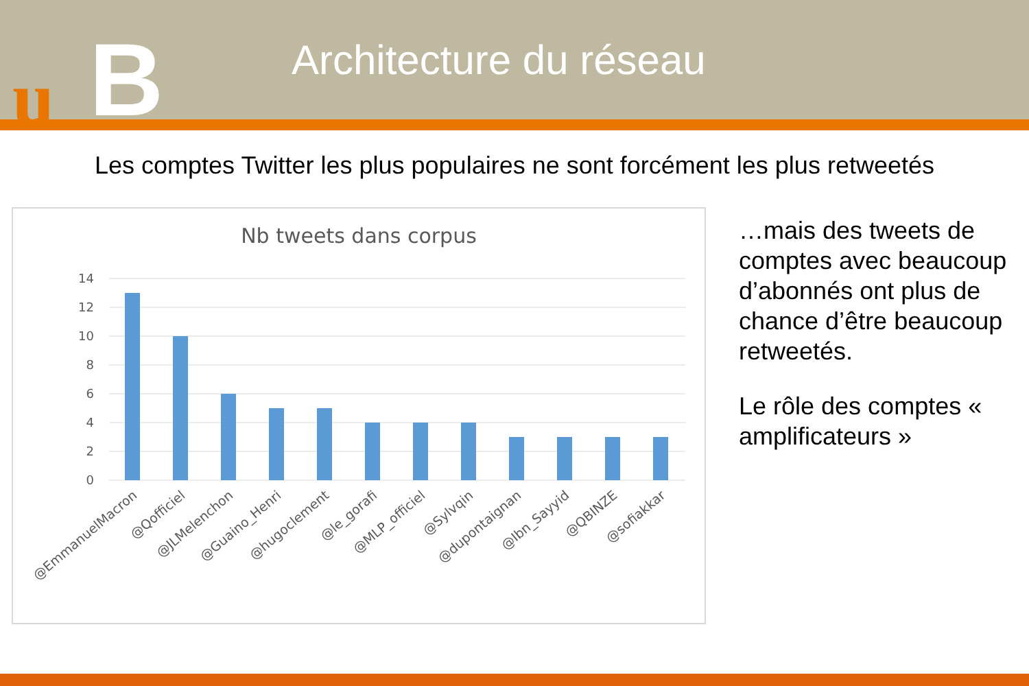u B
Architecture du réseau
Les comptes Twitter les plus populaires ne sont forcément les plus retweetés
Nb tweets dans corpus
14
12
10
8
6
4
2
0
@EmmanuelMacron
@Qofficiel
@JLMelenchon
@Guaino_Henri
@hugoclement
@le_gorafi
@MLP_officiel
@Sylvqin
@dupontaignan
@Ibn_Sayyid
@QBINZE
@sofiakkar
…mais des tweets de comptes avec beaucoup d’abonnés ont plus de chance d’être beaucoup retweetés.
Le rôle des comptes « amplificateurs »